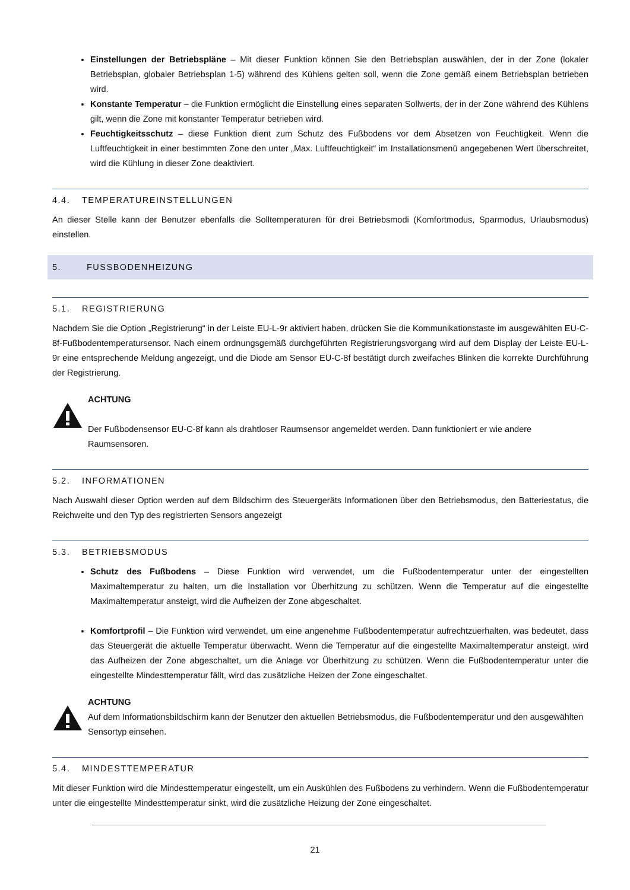Einstellungen der Betriebspläne – Mit dieser Funktion können Sie den Betriebsplan auswählen, der in der Zone (lokaler Betriebsplan, globaler Betriebsplan 1-5) während des Kühlens gelten soll, wenn die Zone gemäß einem Betriebsplan betrieben wird.
Konstante Temperatur – die Funktion ermöglicht die Einstellung eines separaten Sollwerts, der in der Zone während des Kühlens gilt, wenn die Zone mit konstanter Temperatur betrieben wird.
Feuchtigkeitsschutz – diese Funktion dient zum Schutz des Fußbodens vor dem Absetzen von Feuchtigkeit. Wenn die Luftfeuchtigkeit in einer bestimmten Zone den unter „Max. Luftfeuchtigkeit“ im Installationsmenü angegebenen Wert überschreitet, wird die Kühlung in dieser Zone deaktiviert.
4.4. TEMPERATUREINSTELLUNGEN
An dieser Stelle kann der Benutzer ebenfalls die Solltemperaturen für drei Betriebsmodi (Komfortmodus, Sparmodus, Urlaubsmodus) einstellen.
5. FUSSBODENHEIZUNG
5.1. REGISTRIERUNG
Nachdem Sie die Option „Registrierung“ in der Leiste EU-L-9r aktiviert haben, drücken Sie die Kommunikationstaste im ausgewählten EU-C-8f-Fußbodentemperatursensor. Nach einem ordnungsgemäß durchgeführten Registrierungsvorgang wird auf dem Display der Leiste EU-L-9r eine entsprechende Meldung angezeigt, und die Diode am Sensor EU-C-8f bestätigt durch zweifaches Blinken die korrekte Durchführung der Registrierung.
ACHTUNG
Der Fußbodensensor EU-C-8f kann als drahtloser Raumsensor angemeldet werden. Dann funktioniert er wie andere Raumsensoren.
5.2. INFORMATIONEN
Nach Auswahl dieser Option werden auf dem Bildschirm des Steuergeräts Informationen über den Betriebsmodus, den Batteriestatus, die Reichweite und den Typ des registrierten Sensors angezeigt
5.3. BETRIEBSMODUS
Schutz des Fußbodens – Diese Funktion wird verwendet, um die Fußbodentemperatur unter der eingestellten Maximaltemperatur zu halten, um die Installation vor Überhitzung zu schützen. Wenn die Temperatur auf die eingestellte Maximaltemperatur ansteigt, wird die Aufheizen der Zone abgeschaltet.
Komfortprofil – Die Funktion wird verwendet, um eine angenehme Fußbodentemperatur aufrechtzuerhalten, was bedeutet, dass das Steuergerät die aktuelle Temperatur überwacht. Wenn die Temperatur auf die eingestellte Maximaltemperatur ansteigt, wird das Aufheizen der Zone abgeschaltet, um die Anlage vor Überhitzung zu schützen. Wenn die Fußbodentemperatur unter die eingestellte Mindesttemperatur fällt, wird das zusätzliche Heizen der Zone eingeschaltet.
ACHTUNG
Auf dem Informationsbildschirm kann der Benutzer den aktuellen Betriebsmodus, die Fußbodentemperatur und den ausgewählten Sensortyp einsehen.
5.4. MINDESTTEMPERATUR
Mit dieser Funktion wird die Mindesttemperatur eingestellt, um ein Auskühlen des Fußbodens zu verhindern. Wenn die Fußbodentemperatur unter die eingestellte Mindesttemperatur sinkt, wird die zusätzliche Heizung der Zone eingeschaltet.
21